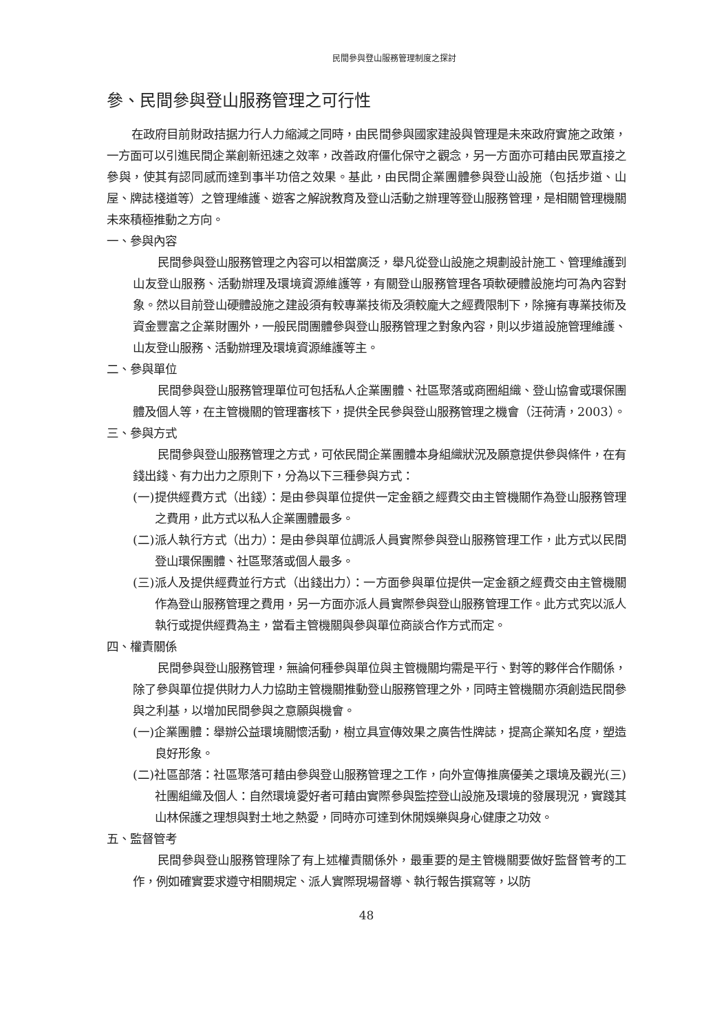民間參與登山服務管理制度之探討
參、民間參與登山服務管理之可行性
在政府目前財政拮据力行人力縮減之同時，由民間參與國家建設與管理是未來政府實施之政策，一方面可以引進民間企業創新迅速之效率，改善政府僵化保守之觀念，另一方面亦可藉由民眾直接之參與，使其有認同感而達到事半功倍之效果。基此，由民間企業團體參與登山設施（包括步道、山屋、牌誌棧道等）之管理維護、遊客之解說教育及登山活動之辦理等登山服務管理，是相關管理機關未來積極推動之方向。
一、參與內容
民間參與登山服務管理之內容可以相當廣泛，舉凡從登山設施之規劃設計施工、管理維護到山友登山服務、活動辦理及環境資源維護等，有關登山服務管理各項軟硬體設施均可為內容對象。然以目前登山硬體設施之建設須有較專業技術及須較龐大之經費限制下，除擁有專業技術及資金豐富之企業財團外，一般民間團體參與登山服務管理之對象內容，則以步道設施管理維護、山友登山服務、活動辦理及環境資源維護等主。
二、參與單位
民間參與登山服務管理單位可包括私人企業團體、社區聚落或商圈組織、登山協會或環保團體及個人等，在主管機關的管理審核下，提供全民參與登山服務管理之機會（汪荷清，2003）。
三、參與方式
民間參與登山服務管理之方式，可依民間企業團體本身組織狀況及願意提供參與條件，在有錢出錢、有力出力之原則下，分為以下三種參與方式：
(一)提供經費方式（出錢）：是由參與單位提供一定金額之經費交由主管機關作為登山服務管理之費用，此方式以私人企業團體最多。
(二)派人執行方式（出力）：是由參與單位調派人員實際參與登山服務管理工作，此方式以民間登山環保團體、社區聚落或個人最多。
(三)派人及提供經費並行方式（出錢出力）：一方面參與單位提供一定金額之經費交由主管機關作為登山服務管理之費用，另一方面亦派人員實際參與登山服務管理工作。此方式究以派人執行或提供經費為主，當看主管機關與參與單位商談合作方式而定。
四、權責關係
民間參與登山服務管理，無論何種參與單位與主管機關均需是平行、對等的夥伴合作關係，除了參與單位提供財力人力協助主管機關推動登山服務管理之外，同時主管機關亦須創造民間參與之利基，以增加民間參與之意願與機會。
(一)企業團體：舉辦公益環境關懷活動，樹立具宣傳效果之廣告性牌誌，提高企業知名度，塑造良好形象。
(二)社區部落：社區聚落可藉由參與登山服務管理之工作，向外宣傳推廣優美之環境及觀光(三)社團組織及個人：自然環境愛好者可藉由實際參與監控登山設施及環境的發展現況，實踐其山林保護之理想與對土地之熱愛，同時亦可達到休閒娛樂與身心健康之功效。
五、監督管考
民間參與登山服務管理除了有上述權責關係外，最重要的是主管機關要做好監督管考的工作，例如確實要求遵守相關規定、派人實際現場督導、執行報告撰寫等，以防
48